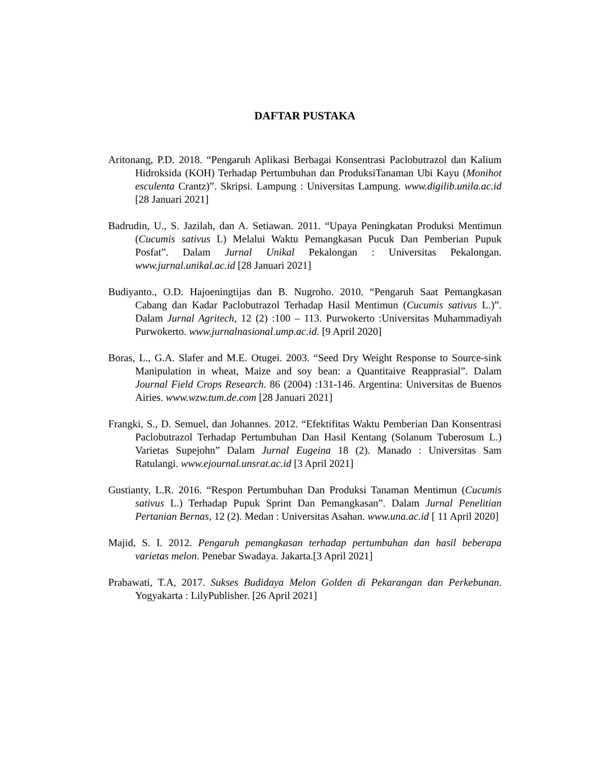DAFTAR PUSTAKA
Aritonang, P.D. 2018. “Pengaruh Aplikasi Berbagai Konsentrasi Paclobutrazol dan Kalium Hidroksida (KOH) Terhadap Pertumbuhan dan ProduksiTanaman Ubi Kayu (Monihot esculenta Crantz)”. Skripsi. Lampung : Universitas Lampung. www.digilib.unila.ac.id [28 Januari 2021]
Badrudin, U., S. Jazilah, dan A. Setiawan. 2011. “Upaya Peningkatan Produksi Mentimun (Cucumis sativus L) Melalui Waktu Pemangkasan Pucuk Dan Pemberian Pupuk Posfat”. Dalam Jurnal Unikal Pekalongan : Universitas Pekalongan. www.jurnal.unikal.ac.id [28 Januari 2021]
Budiyanto., O.D. Hajoeningtijas dan B. Nugroho. 2010. “Pengaruh Saat Pemangkasan Cabang dan Kadar Paclobutrazol Terhadap Hasil Mentimun (Cucumis sativus L.)”. Dalam Jurnal Agritech, 12 (2) :100 – 113. Purwokerto :Universitas Muhammadiyah Purwokerto. www.jurnalnasional.ump.ac.id. [9 April 2020]
Boras, L., G.A. Slafer and M.E. Otugei. 2003. “Seed Dry Weight Response to Source-sink Manipulation in wheat, Maize and soy bean: a Quantitaive Reapprasial”. Dalam Journal Field Crops Research. 86 (2004) :131-146. Argentina: Universitas de Buenos Airies. www.wzw.tum.de.com [28 Januari 2021]
Frangki, S., D. Semuel, dan Johannes. 2012. “Efektifitas Waktu Pemberian Dan Konsentrasi Paclobutrazol Terhadap Pertumbuhan Dan Hasil Kentang (Solanum Tuberosum L.) Varietas Supejohn” Dalam Jurnal Eugeina 18 (2). Manado : Universitas Sam Ratulangi. www.ejournal.unsrat.ac.id [3 April 2021]
Gustianty, L.R. 2016. “Respon Pertumbuhan Dan Produksi Tanaman Mentimun (Cucumis sativus L.) Terhadap Pupuk Sprint Dan Pemangkasan”. Dalam Jurnal Penelitian Pertanian Bernas, 12 (2). Medan : Universitas Asahan. www.una.ac.id [ 11 April 2020]
Majid, S. I. 2012. Pengaruh pemangkasan terhadap pertumbuhan dan hasil beberapa varietas melon. Penebar Swadaya. Jakarta.[3 April 2021]
Prabawati, T.A, 2017. Sukses Budidaya Melon Golden di Pekarangan dan Perkebunan. Yogyakarta : LilyPublisher. [26 April 2021]